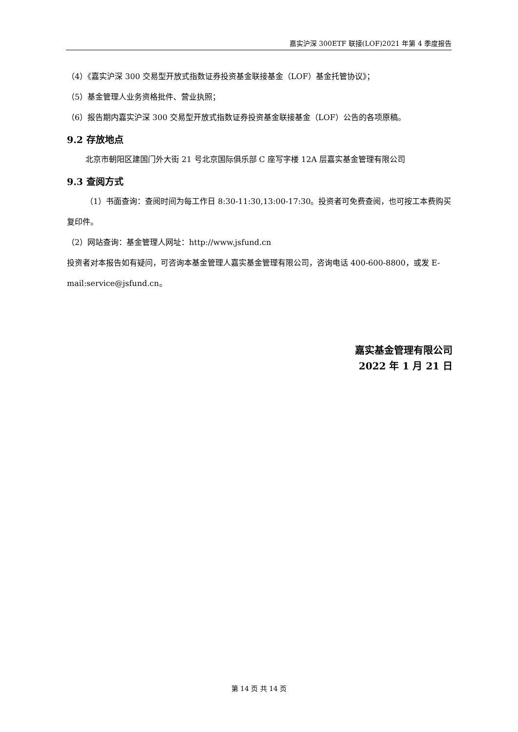嘉实沪深 300ETF 联接(LOF)2021 年第 4 季度报告
（4）《嘉实沪深 300 交易型开放式指数证券投资基金联接基金（LOF）基金托管协议》；
（5）基金管理人业务资格批件、营业执照；
（6）报告期内嘉实沪深 300 交易型开放式指数证券投资基金联接基金（LOF）公告的各项原稿。
9.2 存放地点
北京市朝阳区建国门外大街 21 号北京国际俱乐部 C 座写字楼 12A 层嘉实基金管理有限公司
9.3 查阅方式
（1）书面查询：查阅时间为每工作日 8:30-11:30,13:00-17:30。投资者可免费查阅，也可按工本费购买复印件。
（2）网站查询：基金管理人网址：http://www.jsfund.cn
投资者对本报告如有疑问，可咨询本基金管理人嘉实基金管理有限公司，咨询电话 400-600-8800，或发 E-mail:service@jsfund.cn。
嘉实基金管理有限公司
2022 年 1 月 21 日
第 14 页 共 14 页